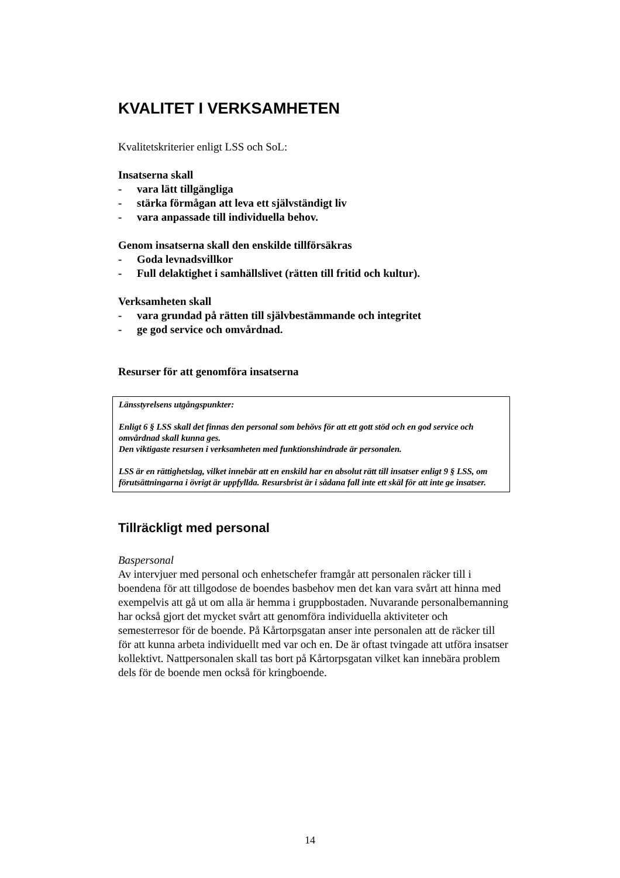KVALITET I VERKSAMHETEN
Kvalitetskriterier enligt LSS och SoL:
Insatserna skall
- vara lätt tillgängliga
- stärka förmågan att leva ett självständigt liv
- vara anpassade till individuella behov.
Genom insatserna skall den enskilde tillförsäkras
- Goda levnadsvillkor
- Full delaktighet i samhällslivet (rätten till fritid och kultur).
Verksamheten skall
- vara grundad på rätten till självbestämmande och integritet
- ge god service och omvårdnad.
Resurser för att genomföra insatserna
Länsstyrelsens utgångspunkter:
Enligt 6 § LSS skall det finnas den personal som behövs för att ett gott stöd och en god service och omvårdnad skall kunna ges.
Den viktigaste resursen i verksamheten med funktionshindrade är personalen.
LSS är en rättighetslag, vilket innebär att en enskild har en absolut rätt till insatser enligt 9 § LSS, om förutsättningarna i övrigt är uppfyllda. Resursbrist är i sådana fall inte ett skäl för att inte ge insatser.
Tillräckligt med personal
Baspersonal
Av intervjuer med personal och enhetschefer framgår att personalen räcker till i boendena för att tillgodose de boendes basbehov men det kan vara svårt att hinna med exempelvis att gå ut om alla är hemma i gruppbostaden. Nuvarande personalbemanning har också gjort det mycket svårt att genomföra individuella aktiviteter och semesterresor för de boende. På Kårtorpsgatan anser inte personalen att de räcker till för att kunna arbeta individuellt med var och en. De är oftast tvingade att utföra insatser kollektivt. Nattpersonalen skall tas bort på Kårtorpsgatan vilket kan innebära problem dels för de boende men också för kringboende.
14